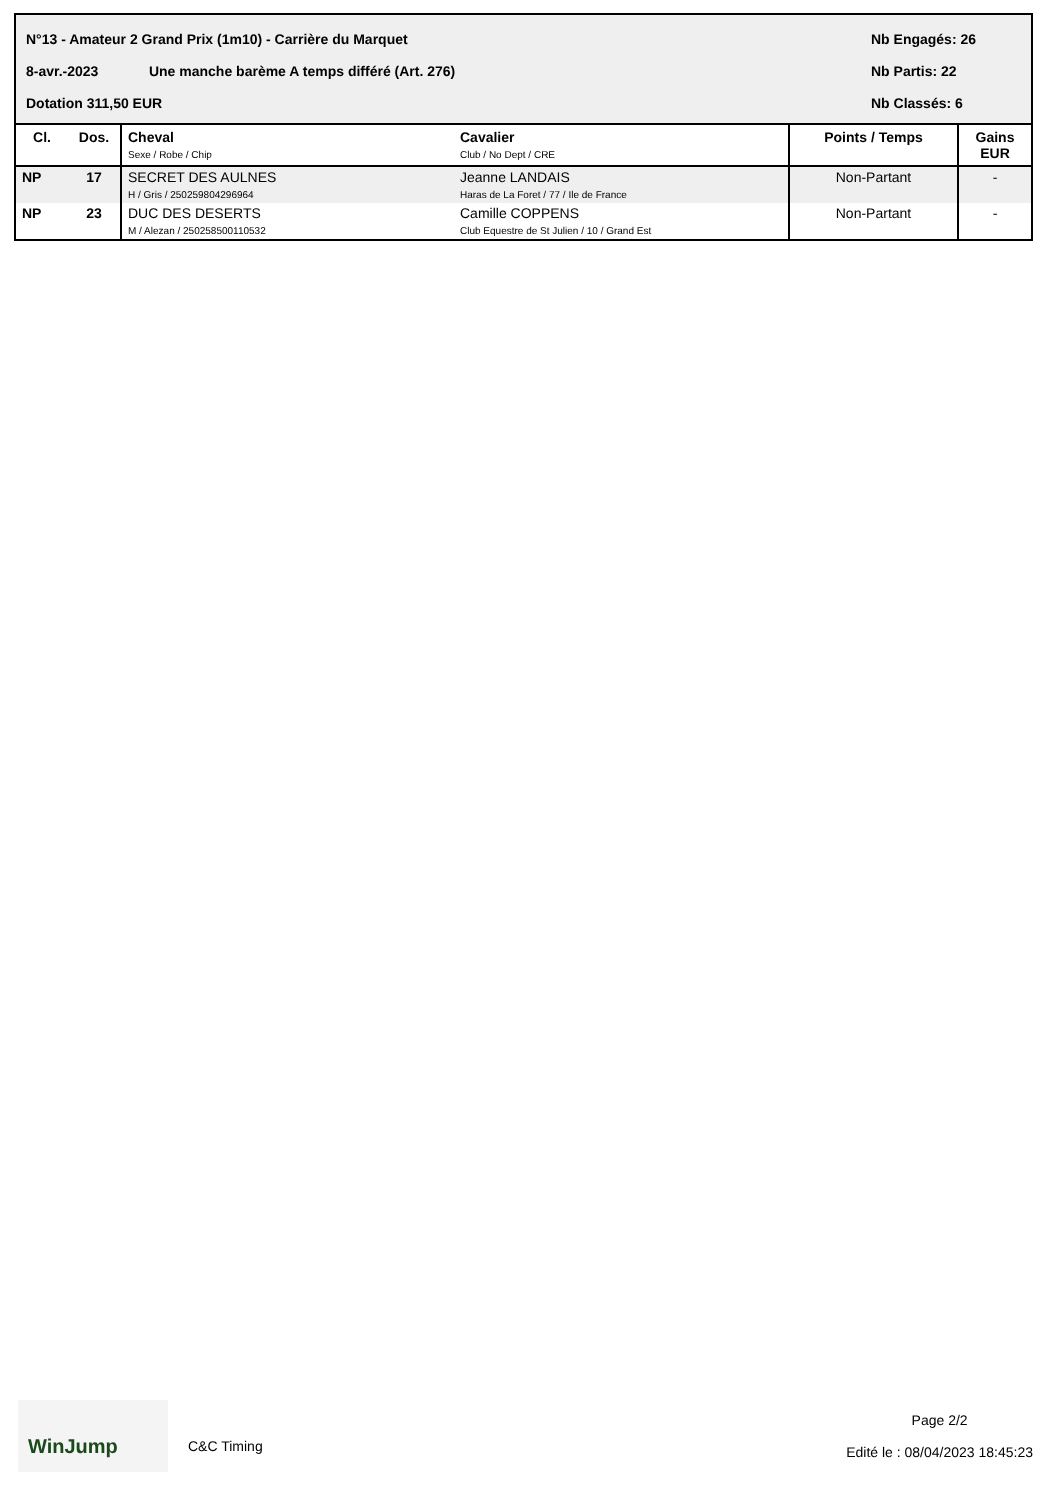N°13 - Amateur 2 Grand Prix (1m10) - Carrière du Marquet Nb Engagés: 26
8-avr.-2023 Une manche barème A temps différé (Art. 276) Nb Partis: 22
Dotation 311,50 EUR Nb Classés: 6
| Cl. | Dos. | Cheval Sexe / Robe / Chip | Cavalier Club / No Dept / CRE | Points / Temps | Gains EUR |
| --- | --- | --- | --- | --- | --- |
| NP | 17 | SECRET DES AULNES H / Gris / 250259804296964 | Jeanne LANDAIS Haras de La Foret / 77 / Ile de France | Non-Partant | - |
| NP | 23 | DUC DES DESERTS M / Alezan / 250258500110532 | Camille COPPENS Club Equestre de St Julien / 10 / Grand Est | Non-Partant | - |
WinJump
C&C Timing
Page 2/2
Edité le : 08/04/2023 18:45:23